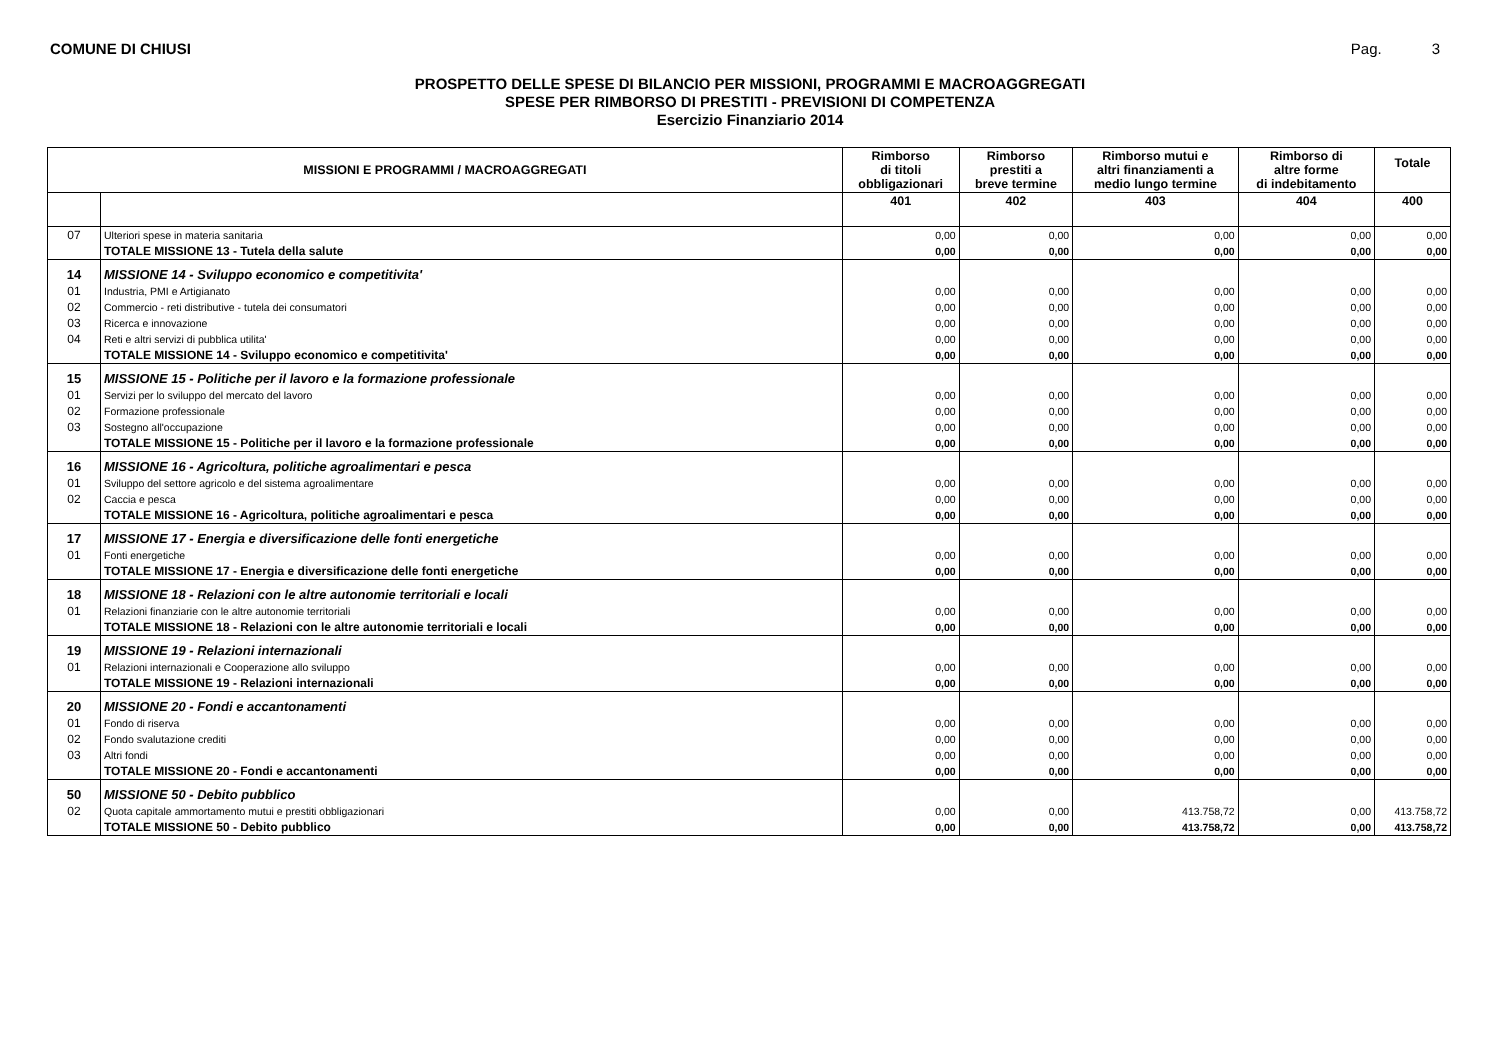COMUNE DI CHIUSI Pag. 3
PROSPETTO DELLE SPESE DI BILANCIO PER MISSIONI, PROGRAMMI E MACROAGGREGATI
SPESE PER RIMBORSO DI PRESTITI - PREVISIONI DI COMPETENZA
Esercizio Finanziario 2014
| MISSIONI E PROGRAMMI / MACROAGGREGATI | | Rimborso di titoli obbligazionari | Rimborso prestiti a breve termine | Rimborso mutui e altri finanziamenti a medio lungo termine | Rimborso di altre forme di indebitamento | Totale |
| --- | --- | --- | --- | --- | --- | --- |
| | | 401 | 402 | 403 | 404 | 400 |
| 07 | Ulteriori spese in materia sanitaria | 0,00 | 0,00 | 0,00 | 0,00 | 0,00 |
| | TOTALE MISSIONE 13 - Tutela della salute | 0,00 | 0,00 | 0,00 | 0,00 | 0,00 |
| 14 | MISSIONE 14 - Sviluppo economico e competitivita' | | | | | |
| 01 | Industria, PMI e Artigianato | 0,00 | 0,00 | 0,00 | 0,00 | 0,00 |
| 02 | Commercio - reti distributive - tutela dei consumatori | 0,00 | 0,00 | 0,00 | 0,00 | 0,00 |
| 03 | Ricerca e innovazione | 0,00 | 0,00 | 0,00 | 0,00 | 0,00 |
| 04 | Reti e altri servizi di pubblica utilita' | 0,00 | 0,00 | 0,00 | 0,00 | 0,00 |
| | TOTALE MISSIONE 14 - Sviluppo economico e competitivita' | 0,00 | 0,00 | 0,00 | 0,00 | 0,00 |
| 15 | MISSIONE 15 - Politiche per il lavoro e la formazione professionale | | | | | |
| 01 | Servizi per lo sviluppo del mercato del lavoro | 0,00 | 0,00 | 0,00 | 0,00 | 0,00 |
| 02 | Formazione professionale | 0,00 | 0,00 | 0,00 | 0,00 | 0,00 |
| 03 | Sostegno all'occupazione | 0,00 | 0,00 | 0,00 | 0,00 | 0,00 |
| | TOTALE MISSIONE 15 - Politiche per il lavoro e la formazione professionale | 0,00 | 0,00 | 0,00 | 0,00 | 0,00 |
| 16 | MISSIONE 16 - Agricoltura, politiche agroalimentari e pesca | | | | | |
| 01 | Sviluppo del settore agricolo e del sistema agroalimentare | 0,00 | 0,00 | 0,00 | 0,00 | 0,00 |
| 02 | Caccia e pesca | 0,00 | 0,00 | 0,00 | 0,00 | 0,00 |
| | TOTALE MISSIONE 16 - Agricoltura, politiche agroalimentari e pesca | 0,00 | 0,00 | 0,00 | 0,00 | 0,00 |
| 17 | MISSIONE 17 - Energia e diversificazione delle fonti energetiche | | | | | |
| 01 | Fonti energetiche | 0,00 | 0,00 | 0,00 | 0,00 | 0,00 |
| | TOTALE MISSIONE 17 - Energia e diversificazione delle fonti energetiche | 0,00 | 0,00 | 0,00 | 0,00 | 0,00 |
| 18 | MISSIONE 18 - Relazioni con le altre autonomie territoriali e locali | | | | | |
| 01 | Relazioni finanziarie con le altre autonomie territoriali | 0,00 | 0,00 | 0,00 | 0,00 | 0,00 |
| | TOTALE MISSIONE 18 - Relazioni con le altre autonomie territoriali e locali | 0,00 | 0,00 | 0,00 | 0,00 | 0,00 |
| 19 | MISSIONE 19 - Relazioni internazionali | | | | | |
| 01 | Relazioni internazionali e Cooperazione allo sviluppo | 0,00 | 0,00 | 0,00 | 0,00 | 0,00 |
| | TOTALE MISSIONE 19 - Relazioni internazionali | 0,00 | 0,00 | 0,00 | 0,00 | 0,00 |
| 20 | MISSIONE 20 - Fondi e accantonamenti | | | | | |
| 01 | Fondo di riserva | 0,00 | 0,00 | 0,00 | 0,00 | 0,00 |
| 02 | Fondo svalutazione crediti | 0,00 | 0,00 | 0,00 | 0,00 | 0,00 |
| 03 | Altri fondi | 0,00 | 0,00 | 0,00 | 0,00 | 0,00 |
| | TOTALE MISSIONE 20 - Fondi e accantonamenti | 0,00 | 0,00 | 0,00 | 0,00 | 0,00 |
| 50 | MISSIONE 50 - Debito pubblico | | | | | |
| 02 | Quota capitale ammortamento mutui e prestiti obbligazionari | 0,00 | 0,00 | 413.758,72 | 0,00 | 413.758,72 |
| | TOTALE MISSIONE 50 - Debito pubblico | 0,00 | 0,00 | 413.758,72 | 0,00 | 413.758,72 |